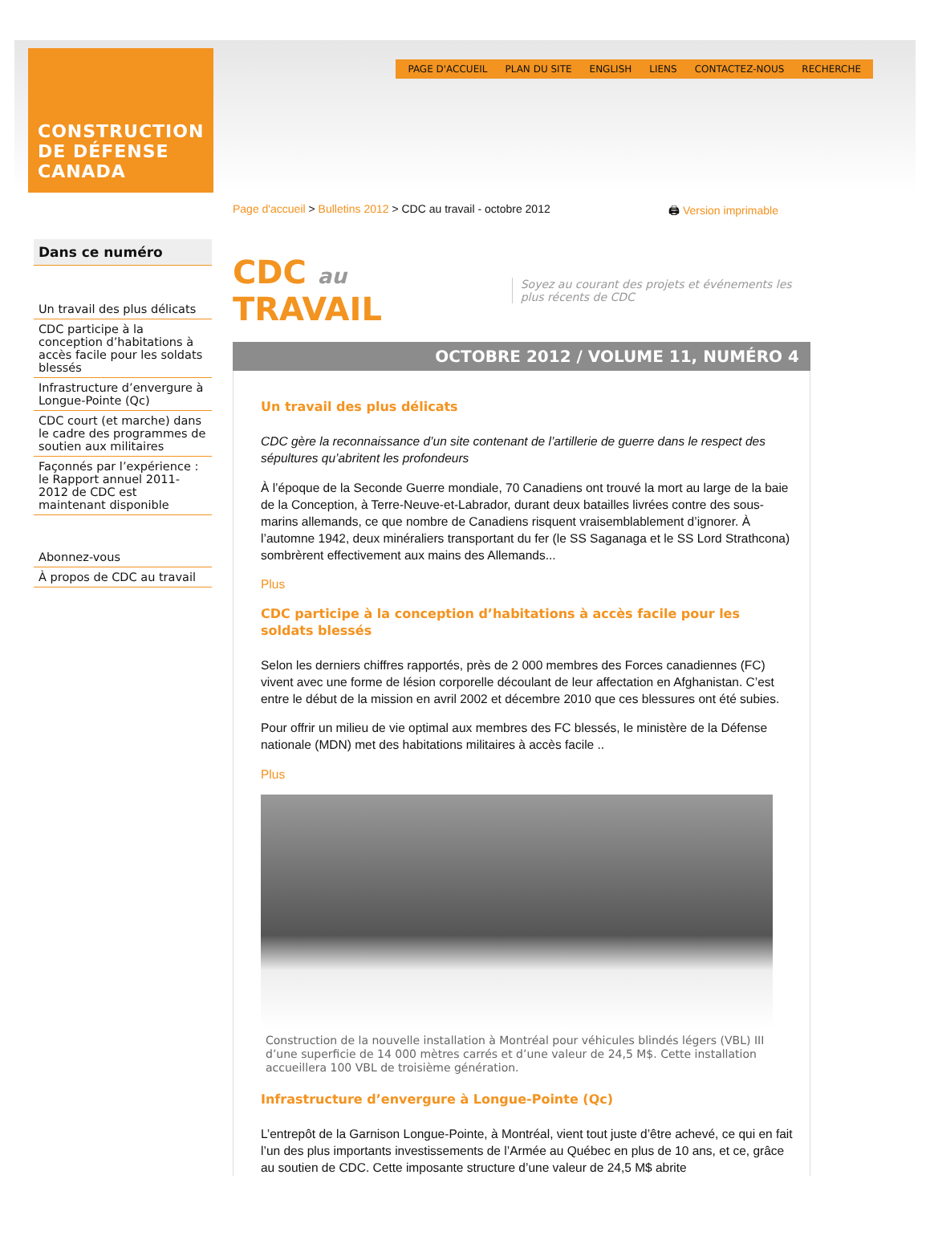CONSTRUCTION
DE DÉFENSE
CANADA
PAGE D'ACCUEIL PLAN DU SITE ENGLISH LIENS CONTACTEZ-NOUS RECHERCHE
Dans ce numéro
Un travail des plus délicats
CDC participe à la conception d’habitations à accès facile pour les soldats blessés
Infrastructure d’envergure à Longue-Pointe (Qc)
CDC court (et marche) dans le cadre des programmes de soutien aux militaires
Façonnés par l’expérience : le Rapport annuel 2011-2012 de CDC est maintenant disponible
Abonnez-vous
À propos de CDC au travail
Page d'accueil > Bulletins 2012 > CDC au travail - octobre 2012 🖨 Version imprimable
CDC au TRAVAIL Soyez au courant des projets et événements les plus récents de CDC
OCTOBRE 2012 / VOLUME 11, NUMÉRO 4
Un travail des plus délicats
CDC gère la reconnaissance d’un site contenant de l’artillerie de guerre dans le respect des sépultures qu’abritent les profondeurs
À l’époque de la Seconde Guerre mondiale, 70 Canadiens ont trouvé la mort au large de la baie de la Conception, à Terre-Neuve-et-Labrador, durant deux batailles livrées contre des sous-marins allemands, ce que nombre de Canadiens risquent vraisemblablement d’ignorer. À l’automne 1942, deux minéraliers transportant du fer (le SS Saganaga et le SS Lord Strathcona) sombrèrent effectivement aux mains des Allemands...
Plus
CDC participe à la conception d’habitations à accès facile pour les soldats blessés
Selon les derniers chiffres rapportés, près de 2 000 membres des Forces canadiennes (FC) vivent avec une forme de lésion corporelle découlant de leur affectation en Afghanistan. C’est entre le début de la mission en avril 2002 et décembre 2010 que ces blessures ont été subies.
Pour offrir un milieu de vie optimal aux membres des FC blessés, le ministère de la Défense nationale (MDN) met des habitations militaires à accès facile ..
Plus
Construction de la nouvelle installation à Montréal pour véhicules blindés légers (VBL) III d’une superficie de 14 000 mètres carrés et d’une valeur de 24,5 M$. Cette installation accueillera 100 VBL de troisième génération.
Infrastructure d’envergure à Longue-Pointe (Qc)
L’entrepôt de la Garnison Longue-Pointe, à Montréal, vient tout juste d’être achevé, ce qui en fait l’un des plus importants investissements de l’Armée au Québec en plus de 10 ans, et ce, grâce au soutien de CDC. Cette imposante structure d’une valeur de 24,5 M$ abrite